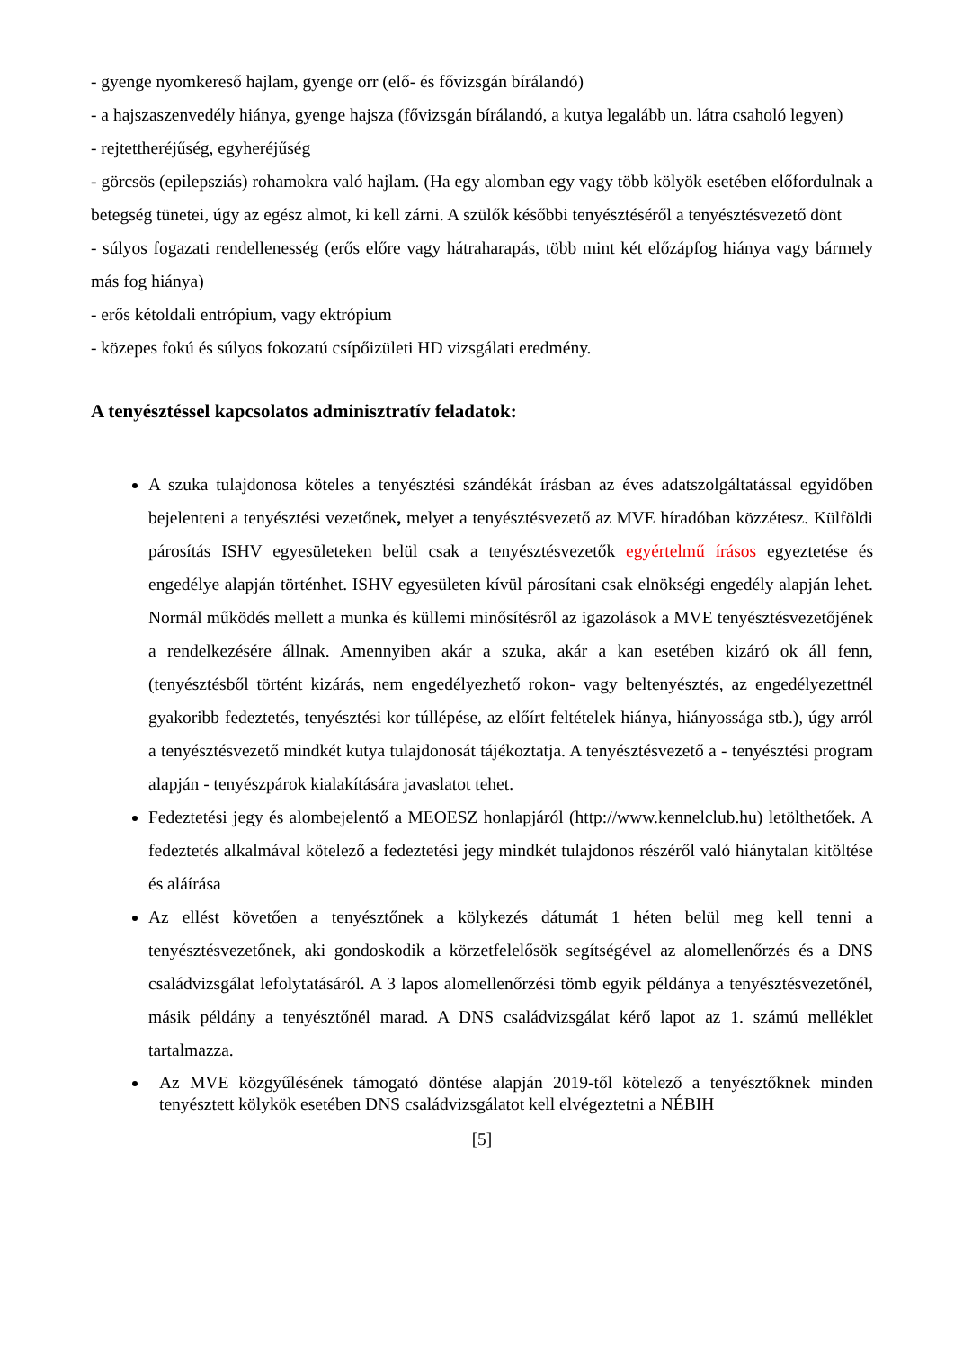- gyenge nyomkereső hajlam, gyenge orr (elő- és fővizsgán bírálandó)
- a hajszaszenvedély hiánya, gyenge hajsza (fővizsgán bírálandó, a kutya legalább un. látra csaholó legyen)
- rejtettheréjűség, egyheréjűség
- görcsös (epilepsziás) rohamokra való hajlam. (Ha egy alomban egy vagy több kölyök esetében előfordulnak a betegség tünetei, úgy az egész almot, ki kell zárni. A szülők későbbi tenyésztéséről a tenyésztésvezető dönt
- súlyos fogazati rendellenesség (erős előre vagy hátraharapás, több mint két előzápfog hiánya vagy bármely más fog hiánya)
- erős kétoldali entrópium, vagy ektrópium
- közepes fokú és súlyos fokozatú csípőizületi HD vizsgálati eredmény.
A tenyésztéssel kapcsolatos adminisztratív feladatok:
A szuka tulajdonosa köteles a tenyésztési szándékát írásban az éves adatszolgáltatással egyidőben bejelenteni a tenyésztési vezetőnek, melyet a tenyésztésvezető az MVE híradóban közzétesz. Külföldi párosítás ISHV egyesületeken belül csak a tenyésztésvezetők egyértelmű írásos egyeztetése és engedélye alapján történhet. ISHV egyesületen kívül párosítani csak elnökségi engedély alapján lehet. Normál működés mellett a munka és küllemi minősítésről az igazolások a MVE tenyésztésvezetőjének a rendelkezésére állnak. Amennyiben akár a szuka, akár a kan esetében kizáró ok áll fenn, (tenyésztésből történt kizárás, nem engedélyezhető rokon- vagy beltenyésztés, az engedélyezettnél gyakoribb fedeztetés, tenyésztési kor túllépése, az előírt feltételek hiánya, hiányossága stb.), úgy arról a tenyésztésvezető mindkét kutya tulajdonosát tájékoztatja. A tenyésztésvezető a - tenyésztési program alapján - tenyészpárok kialakítására javaslatot tehet.
Fedeztetési jegy és alombejelentő a MEOESZ honlapjáról (http://www.kennelclub.hu) letölthetőek. A fedeztetés alkalmával kötelező a fedeztetési jegy mindkét tulajdonos részéről való hiánytalan kitöltése és aláírása
Az ellést követően a tenyésztőnek a kölykezés dátumát 1 héten belül meg kell tenni a tenyésztésvezetőnek, aki gondoskodik a körzetfelelősök segítségével az alomellenőrzés és a DNS családvizsgálat lefolytatásáról. A 3 lapos alomellenőrzési tömb egyik példánya a tenyésztésvezetőnél, másik példány a tenyésztőnél marad. A DNS családvizsgálat kérő lapot az 1. számú melléklet tartalmazza.
Az MVE közgyűlésének támogató döntése alapján 2019-től kötelező a tenyésztőknek minden tenyésztett kölykök esetében DNS családvizsgálatot kell elvégeztetni a NÉBIH
[5]